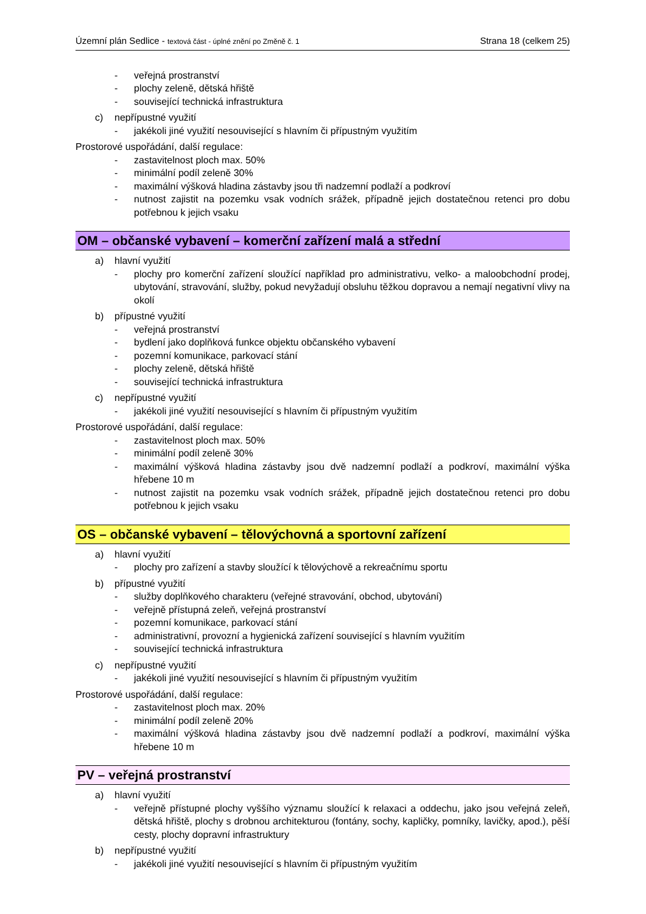Územní plán Sedlice - textová část - úplné znění po Změně č. 1 Strana 18 (celkem 25)
- veřejná prostranství
- plochy zeleně, dětská hřiště
- související technická infrastruktura
c) nepřípustné využití
- jakékoli jiné využití nesouvisející s hlavním či přípustným využitím
Prostorové uspořádání, další regulace:
- zastavitelnost ploch max. 50%
- minimální podíl zeleně 30%
- maximální výšková hladina zástavby jsou tři nadzemní podlaží a podkroví
- nutnost zajistit na pozemku vsak vodních srážek, případně jejich dostatečnou retenci pro dobu potřebnou k jejich vsaku
OM – občanské vybavení – komerční zařízení malá a střední
a) hlavní využití
- plochy pro komerční zařízení sloužící například pro administrativu, velko- a maloobchodní prodej, ubytování, stravování, služby, pokud nevyžadují obsluhu těžkou dopravou a nemají negativní vlivy na okolí
b) přípustné využití
- veřejná prostranství
- bydlení jako doplňková funkce objektu občanského vybavení
- pozemní komunikace, parkovací stání
- plochy zeleně, dětská hřiště
- související technická infrastruktura
c) nepřípustné využití
- jakékoli jiné využití nesouvisející s hlavním či přípustným využitím
Prostorové uspořádání, další regulace:
- zastavitelnost ploch max. 50%
- minimální podíl zeleně 30%
- maximální výšková hladina zástavby jsou dvě nadzemní podlaží a podkroví, maximální výška hřebene 10 m
- nutnost zajistit na pozemku vsak vodních srážek, případně jejich dostatečnou retenci pro dobu potřebnou k jejich vsaku
OS – občanské vybavení – tělovýchovná a sportovní zařízení
a) hlavní využití
- plochy pro zařízení a stavby sloužící k tělovýchově a rekreačnímu sportu
b) přípustné využití
- služby doplňkového charakteru (veřejné stravování, obchod, ubytování)
- veřejně přístupná zeleň, veřejná prostranství
- pozemní komunikace, parkovací stání
- administrativní, provozní a hygienická zařízení související s hlavním využitím
- související technická infrastruktura
c) nepřípustné využití
- jakékoli jiné využití nesouvisející s hlavním či přípustným využitím
Prostorové uspořádání, další regulace:
- zastavitelnost ploch max. 20%
- minimální podíl zeleně 20%
- maximální výšková hladina zástavby jsou dvě nadzemní podlaží a podkroví, maximální výška hřebene 10 m
PV – veřejná prostranství
a) hlavní využití
- veřejně přístupné plochy vyššího významu sloužící k relaxaci a oddechu, jako jsou veřejná zeleň, dětská hřiště, plochy s drobnou architekturou (fontány, sochy, kapličky, pomníky, lavičky, apod.), pěší cesty, plochy dopravní infrastruktury
b) nepřípustné využití
- jakékoli jiné využití nesouvisející s hlavním či přípustným využitím